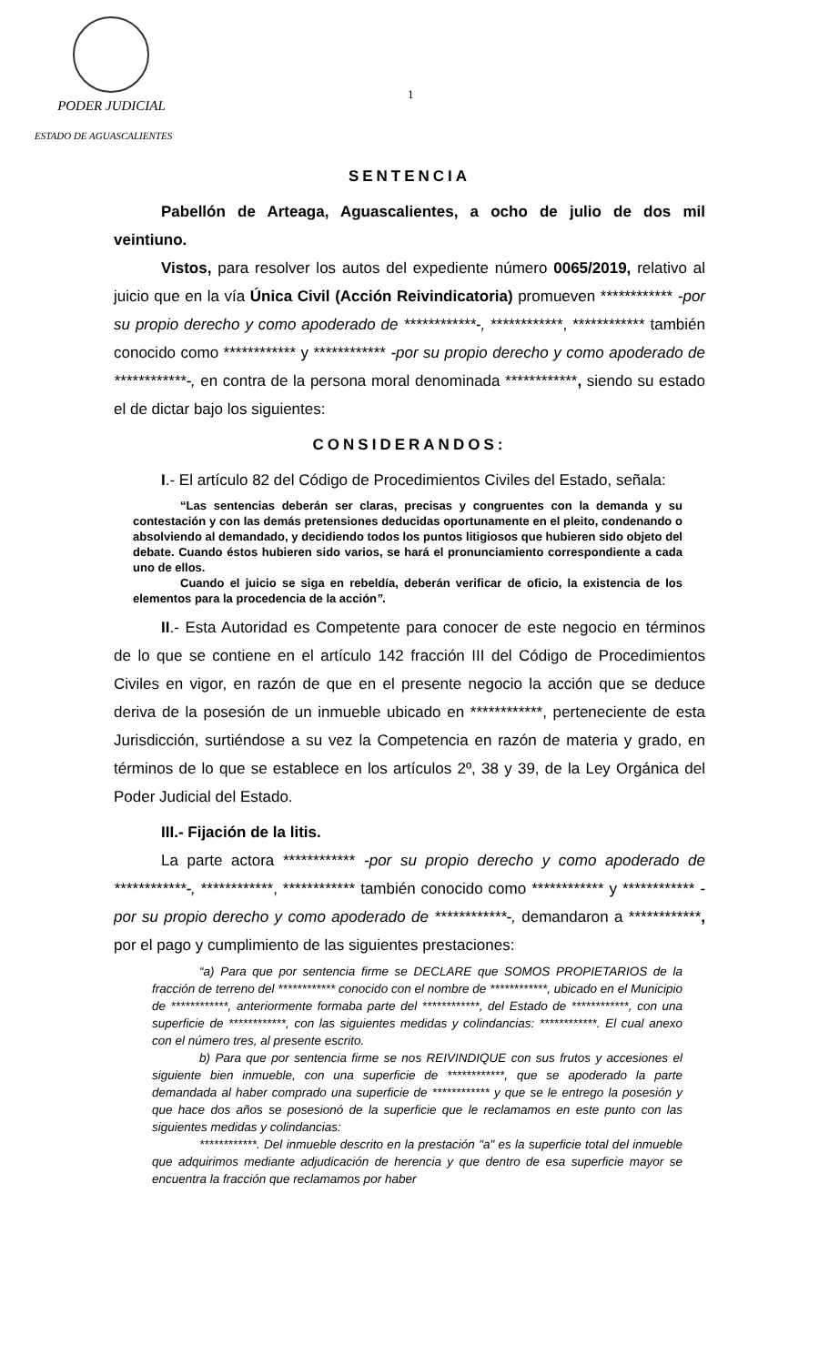PODER JUDICIAL
ESTADO DE AGUASCALIENTES
1
SENTENCIA
Pabellón de Arteaga, Aguascalientes, a ocho de julio de dos mil veintiuno.
Vistos, para resolver los autos del expediente número 0065/2019, relativo al juicio que en la vía Única Civil (Acción Reivindicatoria) promueven ************ -por su propio derecho y como apoderado de ************-, ************, ************ también conocido como ************ y ************ -por su propio derecho y como apoderado de ************-, en contra de la persona moral denominada ************, siendo su estado el de dictar bajo los siguientes:
CONSIDERANDOS:
I.- El artículo 82 del Código de Procedimientos Civiles del Estado, señala:
“Las sentencias deberán ser claras, precisas y congruentes con la demanda y su contestación y con las demás pretensiones deducidas oportunamente en el pleito, condenando o absolviendo al demandado, y decidiendo todos los puntos litigiosos que hubieren sido objeto del debate. Cuando éstos hubieren sido varios, se hará el pronunciamiento correspondiente a cada uno de ellos.
Cuando el juicio se siga en rebeldía, deberán verificar de oficio, la existencia de los elementos para la procedencia de la acción”.
II.- Esta Autoridad es Competente para conocer de este negocio en términos de lo que se contiene en el artículo 142 fracción III del Código de Procedimientos Civiles en vigor, en razón de que en el presente negocio la acción que se deduce deriva de la posesión de un inmueble ubicado en ************, perteneciente de esta Jurisdicción, surtiéndose a su vez la Competencia en razón de materia y grado, en términos de lo que se establece en los artículos 2º, 38 y 39, de la Ley Orgánica del Poder Judicial del Estado.
III.- Fijación de la litis.
La parte actora ************ -por su propio derecho y como apoderado de ************-, ************, ************ también conocido como ************ y ************ -por su propio derecho y como apoderado de ************-, demandaron a ************, por el pago y cumplimiento de las siguientes prestaciones:
“a) Para que por sentencia firme se DECLARE que SOMOS PROPIETARIOS de la fracción de terreno del ************ conocido con el nombre de ************, ubicado en el Municipio de ************, anteriormente formaba parte del ************, del Estado de ************, con una superficie de ************, con las siguientes medidas y colindancias: ************. El cual anexo con el número tres, al presente escrito.
b) Para que por sentencia firme se nos REIVINDIQUE con sus frutos y accesiones el siguiente bien inmueble, con una superficie de ************, que se apoderado la parte demandada al haber comprado una superficie de ************ y que se le entrego la posesión y que hace dos años se posesionó de la superficie que le reclamamos en este punto con las siguientes medidas y colindancias:
************. Del inmueble descrito en la prestación "a" es la superficie total del inmueble que adquirimos mediante adjudicación de herencia y que dentro de esa superficie mayor se encuentra la fracción que reclamamos por haber